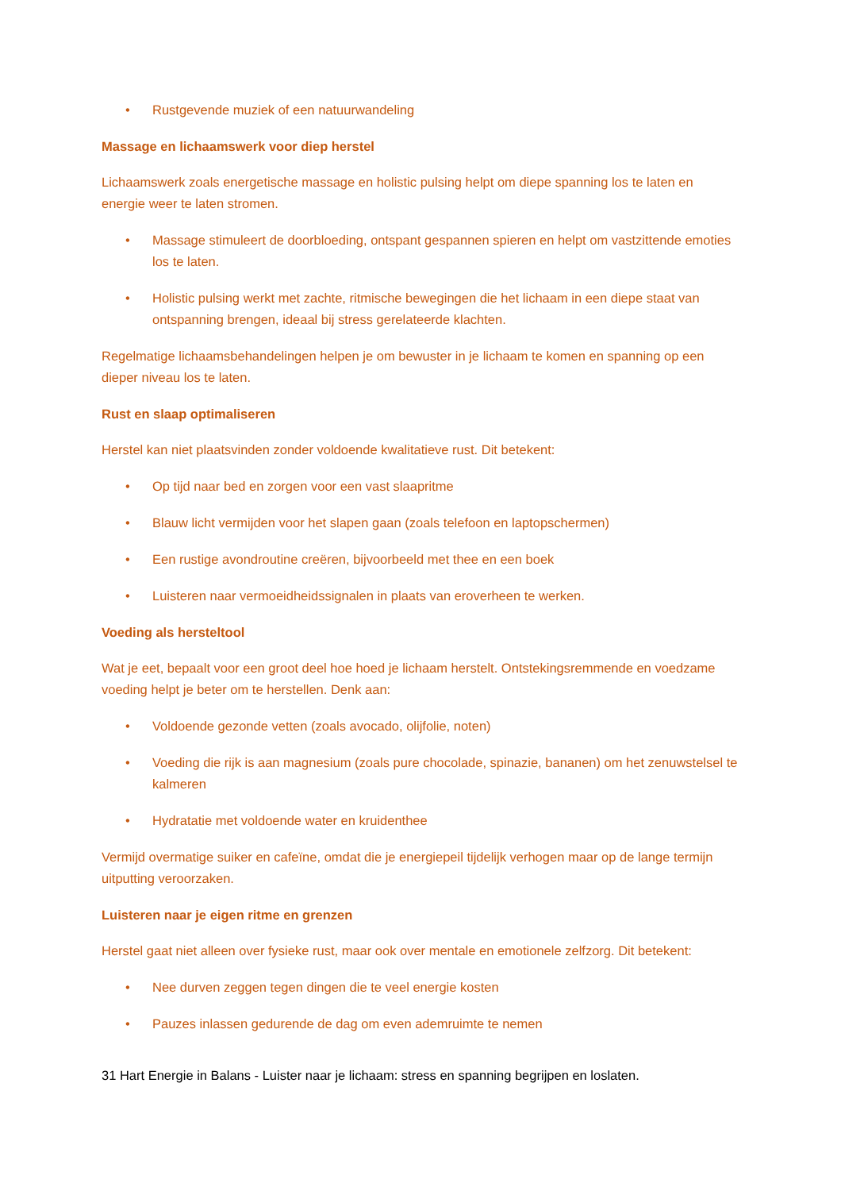• Rustgevende muziek of een natuurwandeling
Massage en lichaamswerk voor diep herstel
Lichaamswerk zoals energetische massage en holistic pulsing helpt om diepe spanning los te laten en energie weer te laten stromen.
• Massage stimuleert de doorbloeding, ontspant gespannen spieren en helpt om vastzittende emoties los te laten.
• Holistic pulsing werkt met zachte, ritmische bewegingen die het lichaam in een diepe staat van ontspanning brengen, ideaal bij stress gerelateerde klachten.
Regelmatige lichaamsbehandelingen helpen je om bewuster in je lichaam te komen en spanning op een dieper niveau los te laten.
Rust en slaap optimaliseren
Herstel kan niet plaatsvinden zonder voldoende kwalitatieve rust. Dit betekent:
• Op tijd naar bed en zorgen voor een vast slaapritme
• Blauw licht vermijden voor het slapen gaan (zoals telefoon en laptopschermen)
• Een rustige avondroutine creëren, bijvoorbeeld met thee en een boek
• Luisteren naar vermoeidheidssignalen in plaats van eroverheen te werken.
Voeding als hersteltool
Wat je eet, bepaalt voor een groot deel hoe hoed je lichaam herstelt. Ontstekingsremmende en voedzame voeding helpt je beter om te herstellen. Denk aan:
• Voldoende gezonde vetten (zoals avocado, olijfolie, noten)
• Voeding die rijk is aan magnesium (zoals pure chocolade, spinazie, bananen) om het zenuwstelsel te kalmeren
• Hydratatie met voldoende water en kruidenthee
Vermijd overmatige suiker en cafeïne, omdat die je energiepeil tijdelijk verhogen maar op de lange termijn uitputting veroorzaken.
Luisteren naar je eigen ritme en grenzen
Herstel gaat niet alleen over fysieke rust, maar ook over mentale en emotionele zelfzorg. Dit betekent:
• Nee durven zeggen tegen dingen die te veel energie kosten
• Pauzes inlassen gedurende de dag om even ademruimte te nemen
31 Hart Energie in Balans - Luister naar je lichaam: stress en spanning begrijpen en loslaten.